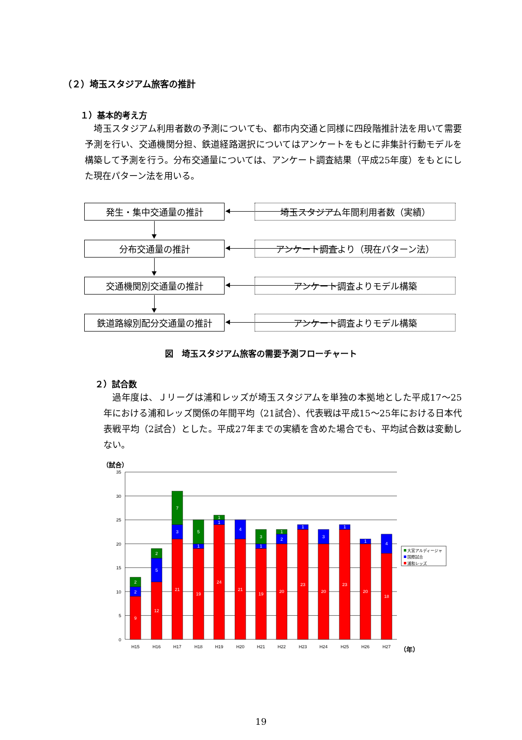（２）埼玉スタジアム旅客の推計
１）基本的考え方
　埼玉スタジアム利用者数の予測についても、都市内交通と同様に四段階推計法を用いて需要予測を行い、交通機関分担、鉄道経路選択についてはアンケートをもとに非集計行動モデルを構築して予測を行う。分布交通量については、アンケート調査結果（平成25年度）をもとにした現在パターン法を用いる。
発生・集中交通量の推計 埼玉スタジアム年間利用者数（実績）
分布交通量の推計 アンケート調査より（現在パターン法）
交通機関別交通量の推計 アンケート調査よりモデル構築
鉄道路線別配分交通量の推計 アンケート調査よりモデル構築
図　埼玉スタジアム旅客の需要予測フローチャート
２）試合数
　過年度は、Ｊリーグは浦和レッズが埼玉スタジアムを単独の本拠地とした平成17～25年における浦和レッズ関係の年間平均（21試合）、代表戦は平成15～25年における日本代表戦平均（2試合）とした。平成27年までの実績を含めた場合でも、平均試合数は変動しない。
（試合）
35
30
25
20
15
10
5
0
9
2
2
12
5
2
21
3
7
19
1
5
24
1
1
21
4
19
1
3
20
2
1
23
1
20
3
23
1
20
1
18
4
H15
H16
H17
H18
H19
H20
H21
H22
H23
H24
H25
H26
H27
大宮アルディージャ
国際試合
浦和レッズ
（年）
19